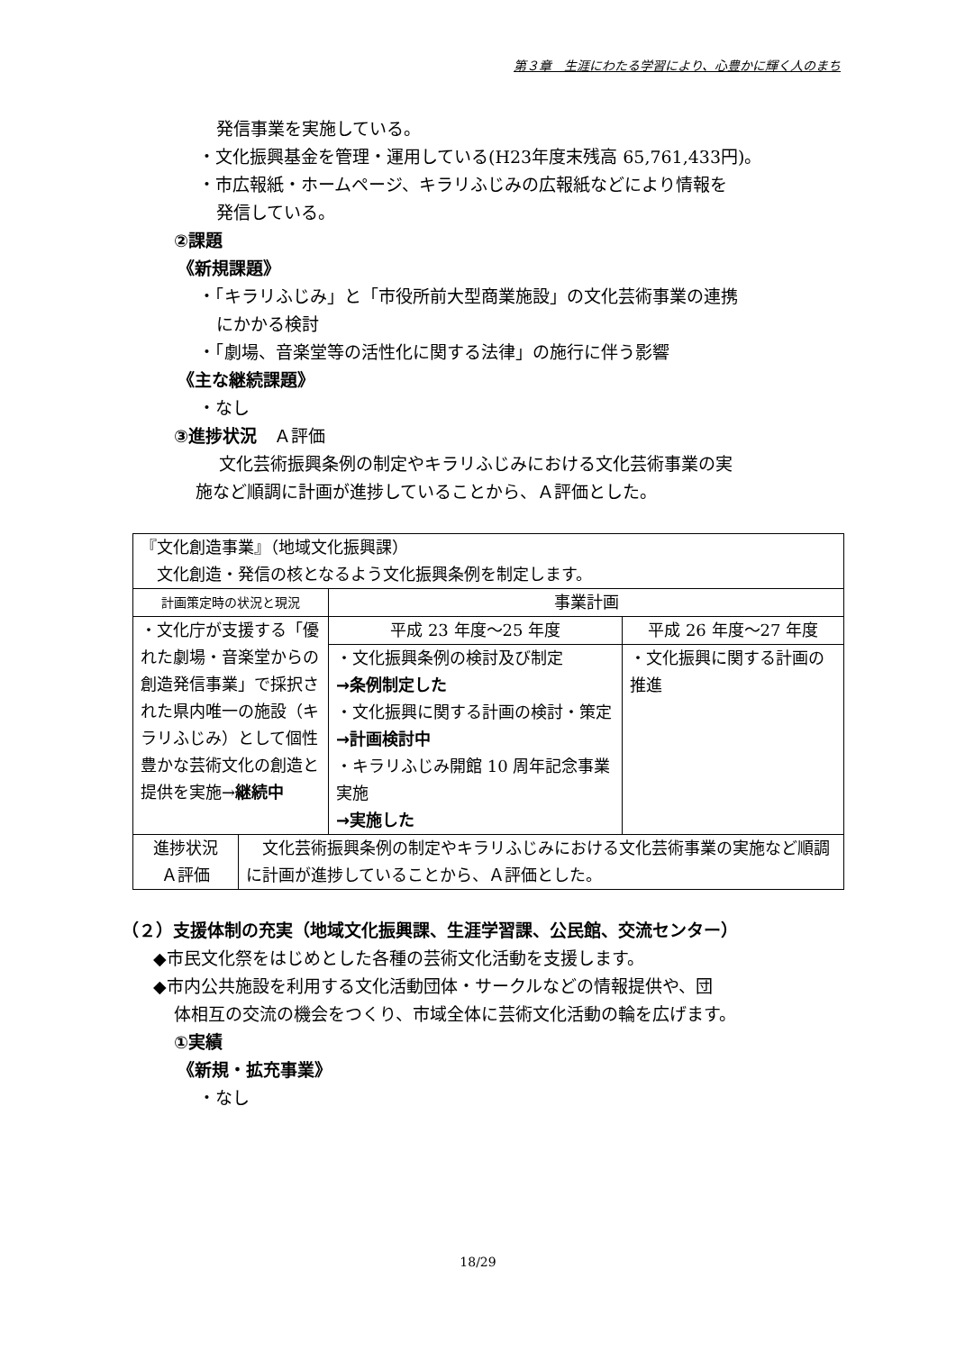第３章　生涯にわたる学習により、心豊かに輝く人のまち
発信事業を実施している。
・文化振興基金を管理・運用している(H23年度末残高 65,761,433円)。
・市広報紙・ホームページ、キラリふじみの広報紙などにより情報を
発信している。
②課題
《新規課題》
・「キラリふじみ」と「市役所前大型商業施設」の文化芸術事業の連携
にかかる検討
・「劇場、音楽堂等の活性化に関する法律」の施行に伴う影響
《主な継続課題》
・なし
③進捗状況　Ａ評価
文化芸術振興条例の制定やキラリふじみにおける文化芸術事業の実
施など順調に計画が進捗していることから、Ａ評価とした。
| 『文化創造事業』（地域文化振興課） 文化創造・発信の核となるよう文化振興条例を制定します。 | | |
| 計画策定時の状況と現況 | 事業計画 | |
| ・文化庁が支援する「優れた劇場・音楽堂からの創造発信事業」で採択された県内唯一の施設（キラリふじみ）として個性豊かな芸術文化の創造と提供を実施→ 継続中 | 平成 23 年度～25 年度 | 平成 26 年度～27 年度 |
| | ・文化振興条例の検討及び制定 →条例制定した ・文化振興に関する計画の検討・策定 →計画検討中 ・キラリふじみ開館 10 周年記念事業実施 →実施した | ・文化振興に関する計画の推進 |
| 進捗状況 Ａ評価 | 文化芸術振興条例の制定やキラリふじみにおける文化芸術事業の実施など順調に計画が進捗していることから、Ａ評価とした。 |
（２）支援体制の充実（地域文化振興課、生涯学習課、公民館、交流センター）
◆市民文化祭をはじめとした各種の芸術文化活動を支援します。
◆市内公共施設を利用する文化活動団体・サークルなどの情報提供や、団
体相互の交流の機会をつくり、市域全体に芸術文化活動の輪を広げます。
①実績
《新規・拡充事業》
・なし
18/29